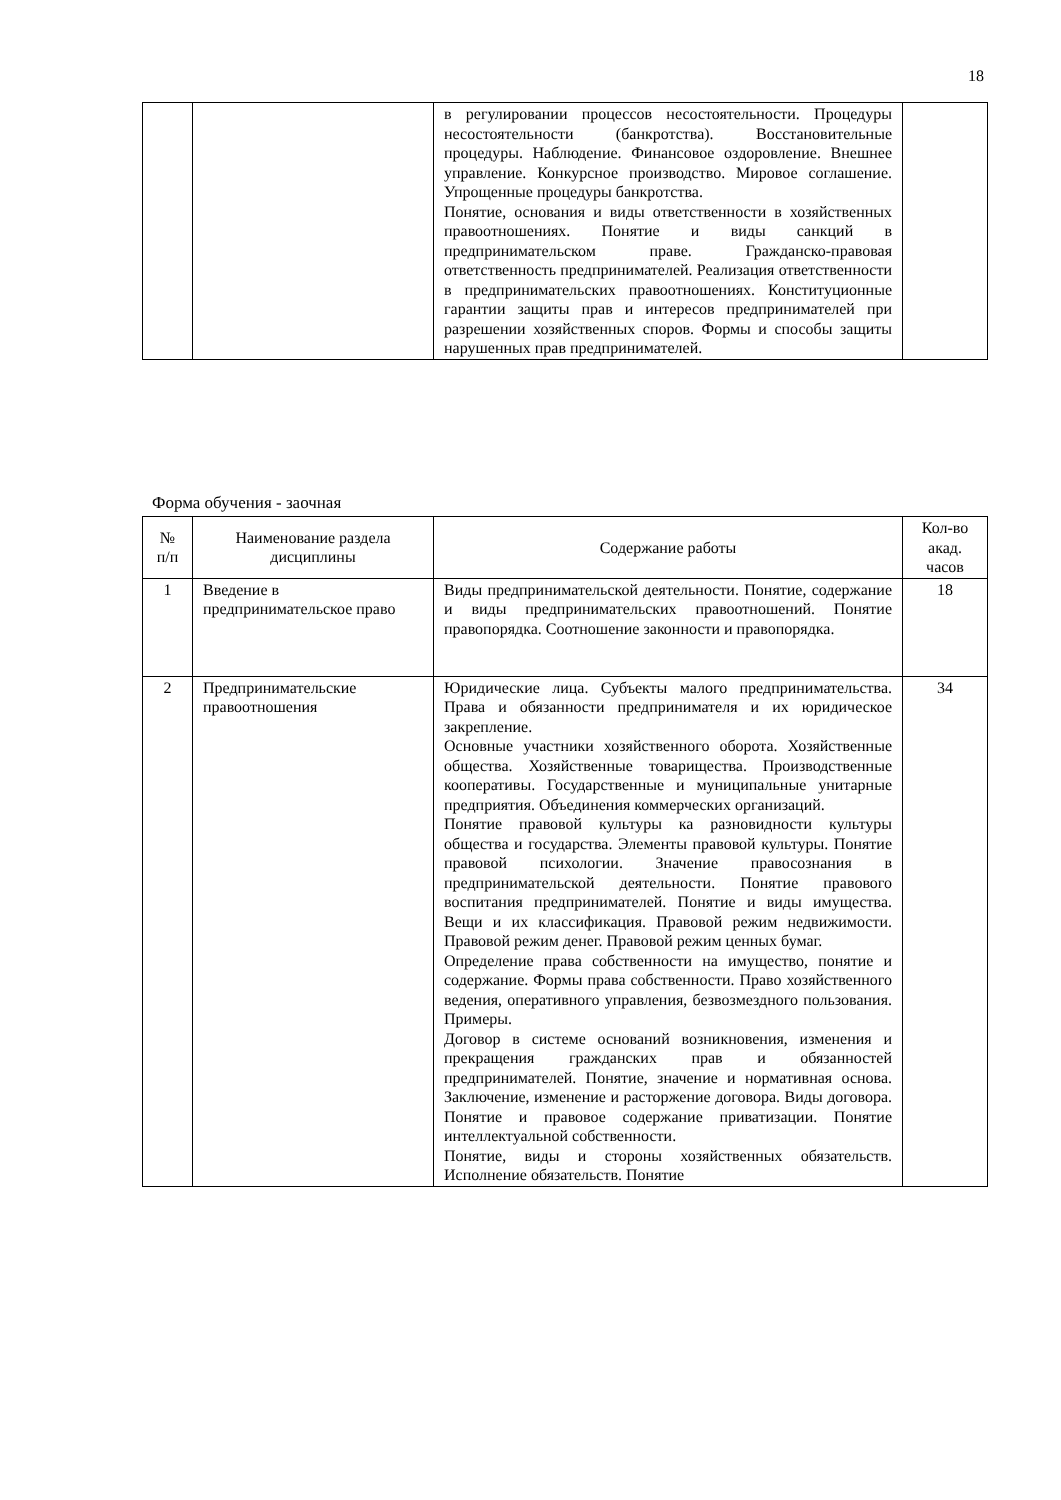18
| | | в регулировании процессов несостоятельности. Процедуры несостоятельности (банкротства). Восстановительные процедуры. Наблюдение. Финансовое оздоровление. Внешнее управление. Конкурсное производство. Мировое соглашение. Упрощенные процедуры банкротства. Понятие, основания и виды ответственности в хозяйственных правоотношениях. Понятие и виды санкций в предпринимательском праве. Гражданско-правовая ответственность предпринимателей. Реализация ответственности в предпринимательских правоотношениях. Конституционные гарантии защиты прав и интересов предпринимателей при разрешении хозяйственных споров. Формы и способы защиты нарушенных прав предпринимателей. | |
Форма обучения - заочная
| № п/п | Наименование раздела дисциплины | Содержание работы | Кол-во акад. часов |
| --- | --- | --- | --- |
| 1 | Введение в предпринимательское право | Виды предпринимательской деятельности. Понятие, содержание и виды предпринимательских правоотношений. Понятие правопорядка. Соотношение законности и правопорядка. | 18 |
| 2 | Предпринимательские правоотношения | Юридические лица. Субъекты малого предпринимательства. Права и обязанности предпринимателя и их юридическое закрепление. Основные участники хозяйственного оборота. Хозяйственные общества. Хозяйственные товарищества. Производственные кооперативы. Государственные и муниципальные унитарные предприятия. Объединения коммерческих организаций. Понятие правовой культуры ка разновидности культуры общества и государства. Элементы правовой культуры. Понятие правовой психологии. Значение правосознания в предпринимательской деятельности. Понятие правового воспитания предпринимателей. Понятие и виды имущества. Вещи и их классификация. Правовой режим недвижимости. Правовой режим денег. Правовой режим ценных бумаг. Определение права собственности на имущество, понятие и содержание. Формы права собственности. Право хозяйственного ведения, оперативного управления, безвозмездного пользования. Примеры. Договор в системе оснований возникновения, изменения и прекращения гражданских прав и обязанностей предпринимателей. Понятие, значение и нормативная основа. Заключение, изменение и расторжение договора. Виды договора. Понятие и правовое содержание приватизации. Понятие интеллектуальной собственности. Понятие, виды и стороны хозяйственных обязательств. Исполнение обязательств. Понятие | 34 |